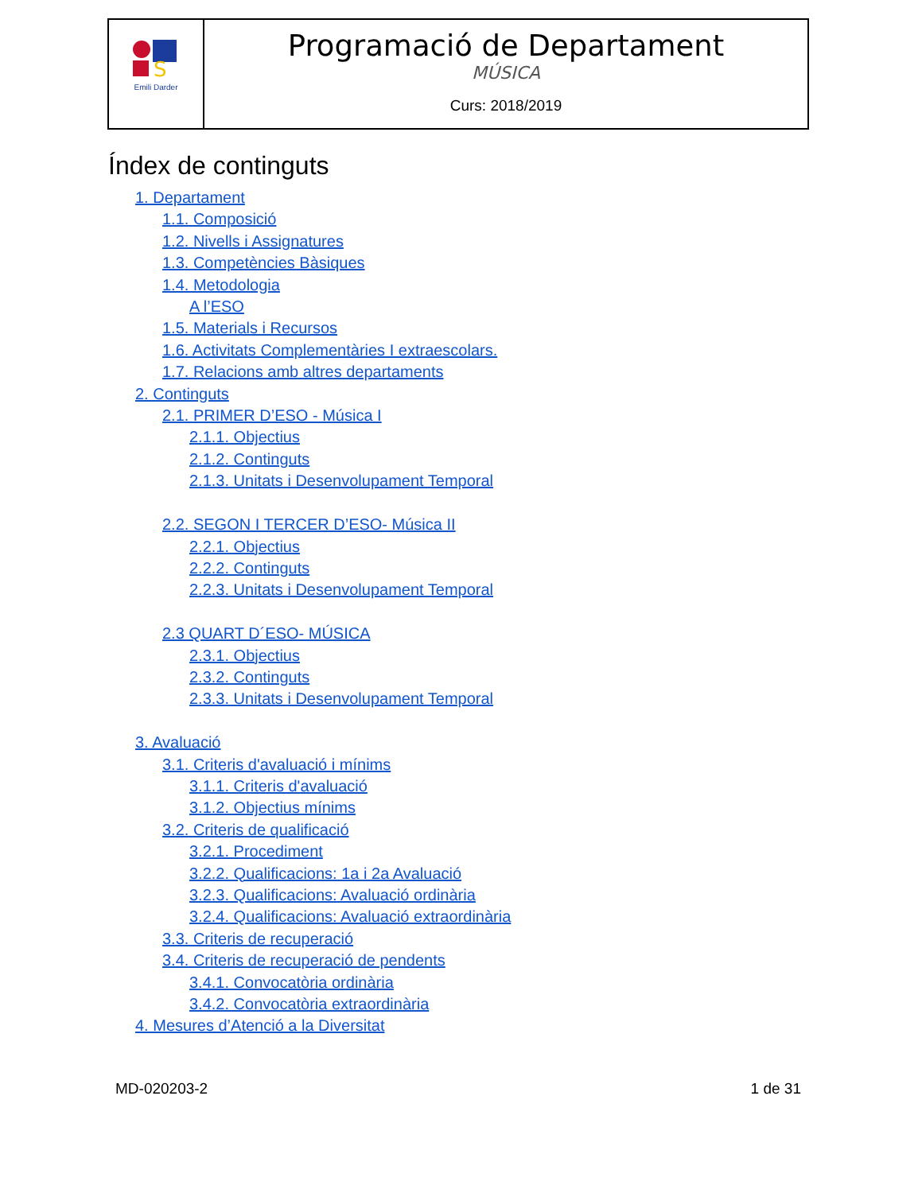| S Emili Darder | Programació de Departament MÚSICA Curs: 2018/2019 |
Índex de continguts
1. Departament
1.1. Composició
1.2. Nivells i Assignatures
1.3. Competències Bàsiques
1.4. Metodologia
A l’ESO
1.5. Materials i Recursos
1.6. Activitats Complementàries I extraescolars.
1.7. Relacions amb altres departaments
2. Continguts
2.1. PRIMER D’ESO - Música I
2.1.1. Objectius
2.1.2. Continguts
2.1.3. Unitats i Desenvolupament Temporal
2.2. SEGON I TERCER D’ESO- Música II
2.2.1. Objectius
2.2.2. Continguts
2.2.3. Unitats i Desenvolupament Temporal
2.3 QUART D´ESO- MÚSICA
2.3.1. Objectius
2.3.2. Continguts
2.3.3. Unitats i Desenvolupament Temporal
3. Avaluació
3.1. Criteris d'avaluació i mínims
3.1.1. Criteris d'avaluació
3.1.2. Objectius mínims
3.2. Criteris de qualificació
3.2.1. Procediment
3.2.2. Qualificacions: 1a i 2a Avaluació
3.2.3. Qualificacions: Avaluació ordinària
3.2.4. Qualificacions: Avaluació extraordinària
3.3. Criteris de recuperació
3.4. Criteris de recuperació de pendents
3.4.1. Convocatòria ordinària
3.4.2. Convocatòria extraordinària
4. Mesures d’Atenció a la Diversitat
MD-020203-2 1 de 31